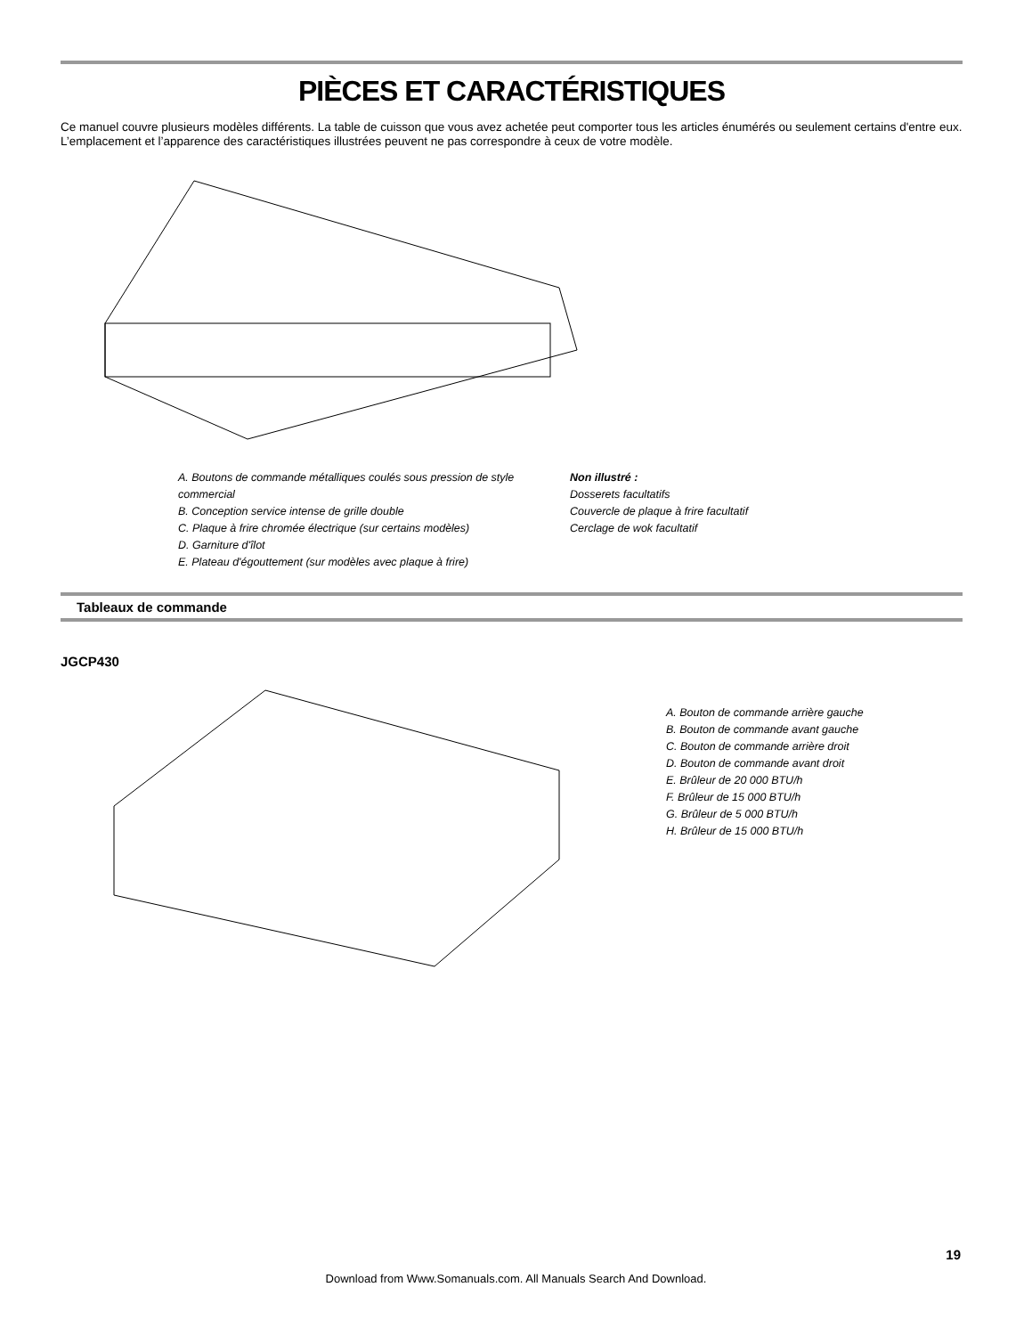PIÈCES ET CARACTÉRISTIQUES
Ce manuel couvre plusieurs modèles différents. La table de cuisson que vous avez achetée peut comporter tous les articles énumérés ou seulement certains d'entre eux. L’emplacement et l’apparence des caractéristiques illustrées peuvent ne pas correspondre à ceux de votre modèle.
A. Boutons de commande métalliques coulés sous pression de style commercial
B. Conception service intense de grille double
C. Plaque à frire chromée électrique (sur certains modèles)
D. Garniture d'îlot
E. Plateau d'égouttement (sur modèles avec plaque à frire)
Non illustré :
Dosserets facultatifs
Couvercle de plaque à frire facultatif
Cerclage de wok facultatif
Tableaux de commande
JGCP430
A. Bouton de commande arrière gauche
B. Bouton de commande avant gauche
C. Bouton de commande arrière droit
D. Bouton de commande avant droit
E. Brûleur de 20 000 BTU/h
F. Brûleur de 15 000 BTU/h
G. Brûleur de 5 000 BTU/h
H. Brûleur de 15 000 BTU/h
19
Download from Www.Somanuals.com. All Manuals Search And Download.